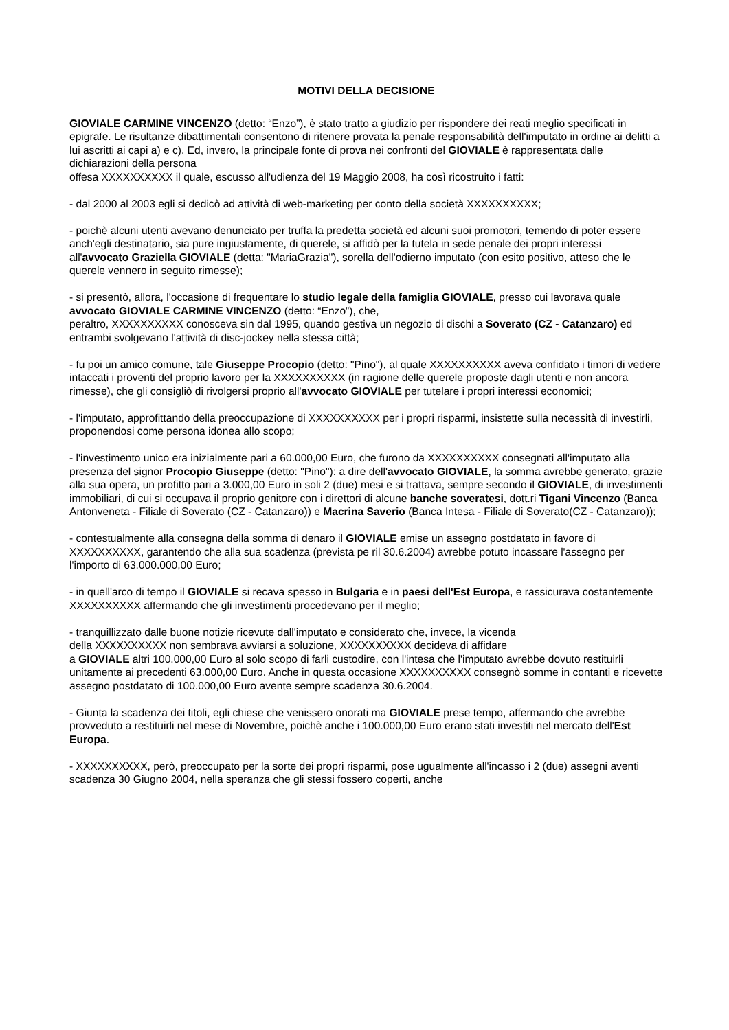MOTIVI DELLA DECISIONE
GIOVIALE CARMINE VINCENZO (detto: “Enzo”), è stato tratto a giudizio per rispondere dei reati meglio specificati in epigrafe. Le risultanze dibattimentali consentono di ritenere provata la penale responsabilità dell'imputato in ordine ai delitti a lui ascritti ai capi a) e c). Ed, invero, la principale fonte di prova nei confronti del GIOVIALE è rappresentata dalle dichiarazioni della persona
offesa XXXXXXXXXX il quale, escusso all'udienza del 19 Maggio 2008, ha così ricostruito i fatti:
- dal 2000 al 2003 egli si dedicò ad attività di web-marketing per conto della società XXXXXXXXXX;
- poichè alcuni utenti avevano denunciato per truffa la predetta società ed alcuni suoi promotori, temendo di poter essere anch'egli destinatario, sia pure ingiustamente, di querele, si affidò per la tutela in sede penale dei propri interessi all'avvocato Graziella GIOVIALE (detta: "MariaGrazia"), sorella dell'odierno imputato (con esito positivo, atteso che le querele vennero in seguito rimesse);
- si presentò, allora, l'occasione di frequentare lo studio legale della famiglia GIOVIALE, presso cui lavorava quale avvocato GIOVIALE CARMINE VINCENZO (detto: “Enzo”), che,
peraltro, XXXXXXXXXX conosceva sin dal 1995, quando gestiva un negozio di dischi a Soverato (CZ - Catanzaro) ed entrambi svolgevano l'attività di disc-jockey nella stessa città;
- fu poi un amico comune, tale Giuseppe Procopio (detto: "Pino"), al quale XXXXXXXXXX aveva confidato i timori di vedere intaccati i proventi del proprio lavoro per la XXXXXXXXXX (in ragione delle querele proposte dagli utenti e non ancora rimesse), che gli consigliò di rivolgersi proprio all'avvocato GIOVIALE per tutelare i propri interessi economici;
- l'imputato, approfittando della preoccupazione di XXXXXXXXXX per i propri risparmi, insistette sulla necessità di investirli, proponendosi come persona idonea allo scopo;
- l'investimento unico era inizialmente pari a 60.000,00 Euro, che furono da XXXXXXXXXX consegnati all'imputato alla presenza del signor Procopio Giuseppe (detto: "Pino"): a dire dell'avvocato GIOVIALE, la somma avrebbe generato, grazie alla sua opera, un profitto pari a 3.000,00 Euro in soli 2 (due) mesi e si trattava, sempre secondo il GIOVIALE, di investimenti immobiliari, di cui si occupava il proprio genitore con i direttori di alcune banche soveratesi, dott.ri Tigani Vincenzo (Banca Antonveneta - Filiale di Soverato (CZ - Catanzaro)) e Macrina Saverio (Banca Intesa - Filiale di Soverato(CZ - Catanzaro));
- contestualmente alla consegna della somma di denaro il GIOVIALE emise un assegno postdatato in favore di XXXXXXXXXX, garantendo che alla sua scadenza (prevista pe ril 30.6.2004) avrebbe potuto incassare l'assegno per l'importo di 63.000.000,00 Euro;
- in quell'arco di tempo il GIOVIALE si recava spesso in Bulgaria e in paesi dell'Est Europa, e rassicurava costantemente XXXXXXXXXX affermando che gli investimenti procedevano per il meglio;
- tranquillizzato dalle buone notizie ricevute dall'imputato e considerato che, invece, la vicenda
della XXXXXXXXXX non sembrava avviarsi a soluzione, XXXXXXXXXX decideva di affidare
a GIOVIALE altri 100.000,00 Euro al solo scopo di farli custodire, con l'intesa che l'imputato avrebbe dovuto restituirli unitamente ai precedenti 63.000,00 Euro. Anche in questa occasione XXXXXXXXXX consegnò somme in contanti e ricevette assegno postdatato di 100.000,00 Euro avente sempre scadenza 30.6.2004.
- Giunta la scadenza dei titoli, egli chiese che venissero onorati ma GIOVIALE prese tempo, affermando che avrebbe provveduto a restituirli nel mese di Novembre, poichè anche i 100.000,00 Euro erano stati investiti nel mercato dell'Est Europa.
- XXXXXXXXXX, però, preoccupato per la sorte dei propri risparmi, pose ugualmente all'incasso i 2 (due) assegni aventi scadenza 30 Giugno 2004, nella speranza che gli stessi fossero coperti, anche